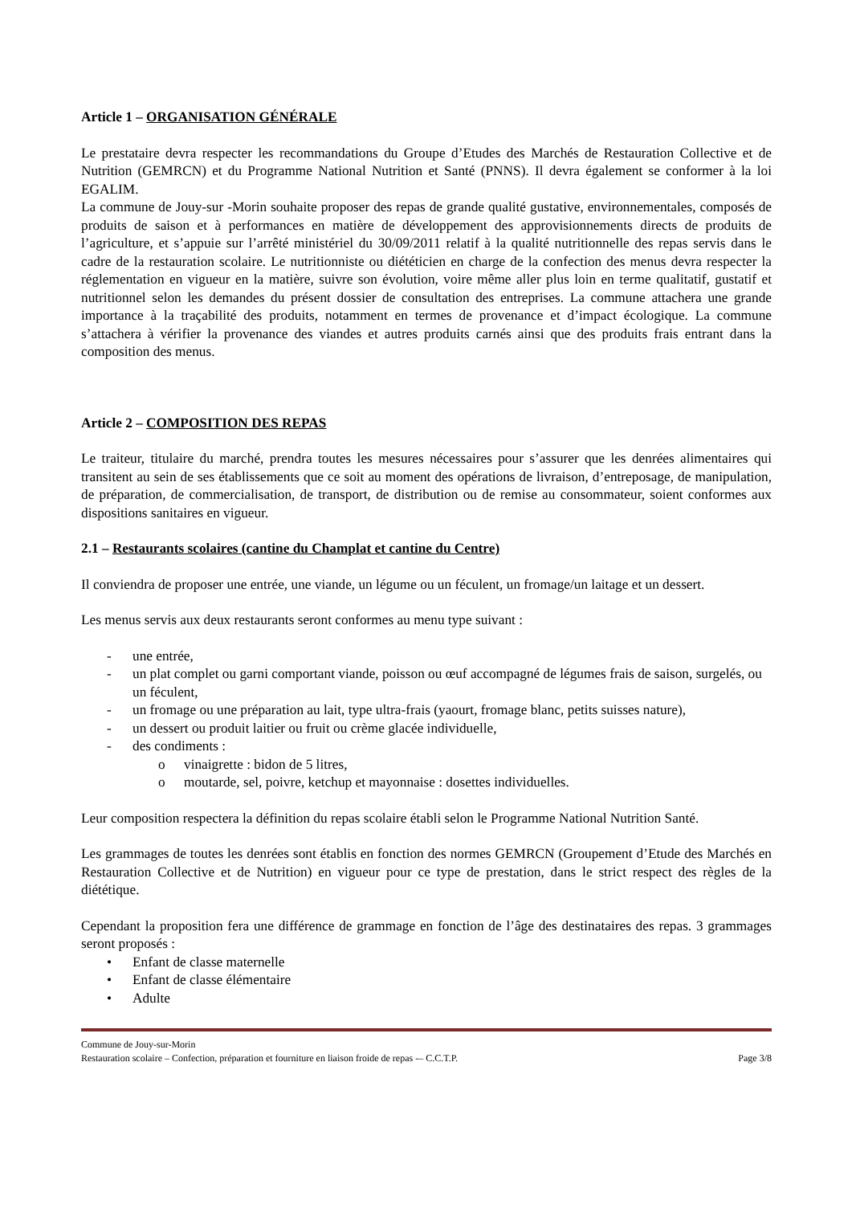Article 1 – ORGANISATION GÉNÉRALE
Le prestataire devra respecter les recommandations du Groupe d’Etudes des Marchés de Restauration Collective et de Nutrition (GEMRCN) et du Programme National Nutrition et Santé (PNNS). Il devra également se conformer à la loi EGALIM.
La commune de Jouy-sur -Morin souhaite proposer des repas de grande qualité gustative, environnementales, composés de produits de saison et à performances en matière de développement des approvisionnements directs de produits de l’agriculture, et s’appuie sur l’arrêté ministériel du 30/09/2011 relatif à la qualité nutritionnelle des repas servis dans le cadre de la restauration scolaire. Le nutritionniste ou diététicien en charge de la confection des menus devra respecter la réglementation en vigueur en la matière, suivre son évolution, voire même aller plus loin en terme qualitatif, gustatif et nutritionnel selon les demandes du présent dossier de consultation des entreprises. La commune attachera une grande importance à la traçabilité des produits, notamment en termes de provenance et d’impact écologique. La commune s’attachera à vérifier la provenance des viandes et autres produits carnés ainsi que des produits frais entrant dans la composition des menus.
Article 2 – COMPOSITION DES REPAS
Le traiteur, titulaire du marché, prendra toutes les mesures nécessaires pour s’assurer que les denrées alimentaires qui transitent au sein de ses établissements que ce soit au moment des opérations de livraison, d’entreposage, de manipulation, de préparation, de commercialisation, de transport, de distribution ou de remise au consommateur, soient conformes aux dispositions sanitaires en vigueur.
2.1 – Restaurants scolaires (cantine du Champlat et cantine du Centre)
Il conviendra de proposer une entrée, une viande, un légume ou un féculent, un fromage/un laitage et un dessert.
Les menus servis aux deux restaurants seront conformes au menu type suivant :
- une entrée,
- un plat complet ou garni comportant viande, poisson ou œuf accompagné de légumes frais de saison, surgelés, ou un féculent,
- un fromage ou une préparation au lait, type ultra-frais (yaourt, fromage blanc, petits suisses nature),
- un dessert ou produit laitier ou fruit ou crème glacée individuelle,
- des condiments :
o vinaigrette : bidon de 5 litres,
o moutarde, sel, poivre, ketchup et mayonnaise : dosettes individuelles.
Leur composition respectera la définition du repas scolaire établi selon le Programme National Nutrition Santé.
Les grammages de toutes les denrées sont établis en fonction des normes GEMRCN (Groupement d’Etude des Marchés en Restauration Collective et de Nutrition) en vigueur pour ce type de prestation, dans le strict respect des règles de la diététique.
Cependant la proposition fera une différence de grammage en fonction de l’âge des destinataires des repas. 3 grammages seront proposés :
• Enfant de classe maternelle
• Enfant de classe élémentaire
• Adulte
Commune de Jouy-sur-Morin
Restauration scolaire – Confection, préparation et fourniture en liaison froide de repas -– C.C.T.P. Page 3/8